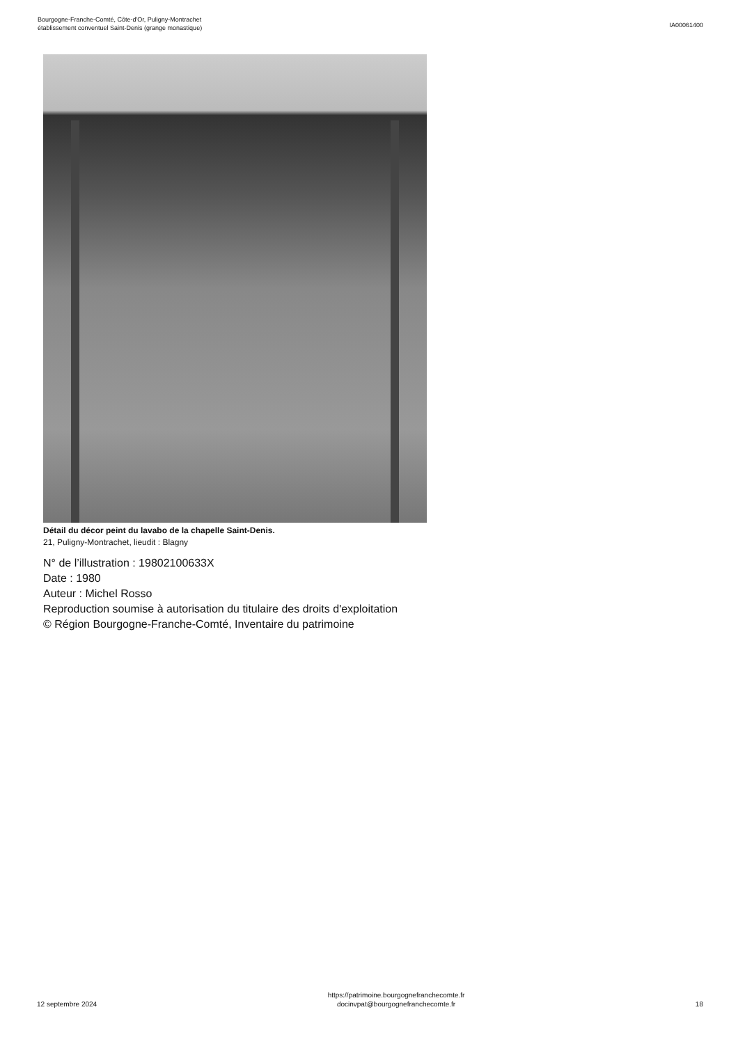Bourgogne-Franche-Comté, Côte-d'Or, Puligny-Montrachet
établissement conventuel Saint-Denis (grange monastique)
IA00061400
Détail du décor peint du lavabo de la chapelle Saint-Denis.
21, Puligny-Montrachet, lieudit : Blagny
N° de l’illustration : 19802100633X
Date : 1980
Auteur : Michel Rosso
Reproduction soumise à autorisation du titulaire des droits d'exploitation
© Région Bourgogne-Franche-Comté, Inventaire du patrimoine
12 septembre 2024
https://patrimoine.bourgognefranchecomte.fr
docinvpat@bourgognefranchecomte.fr
18